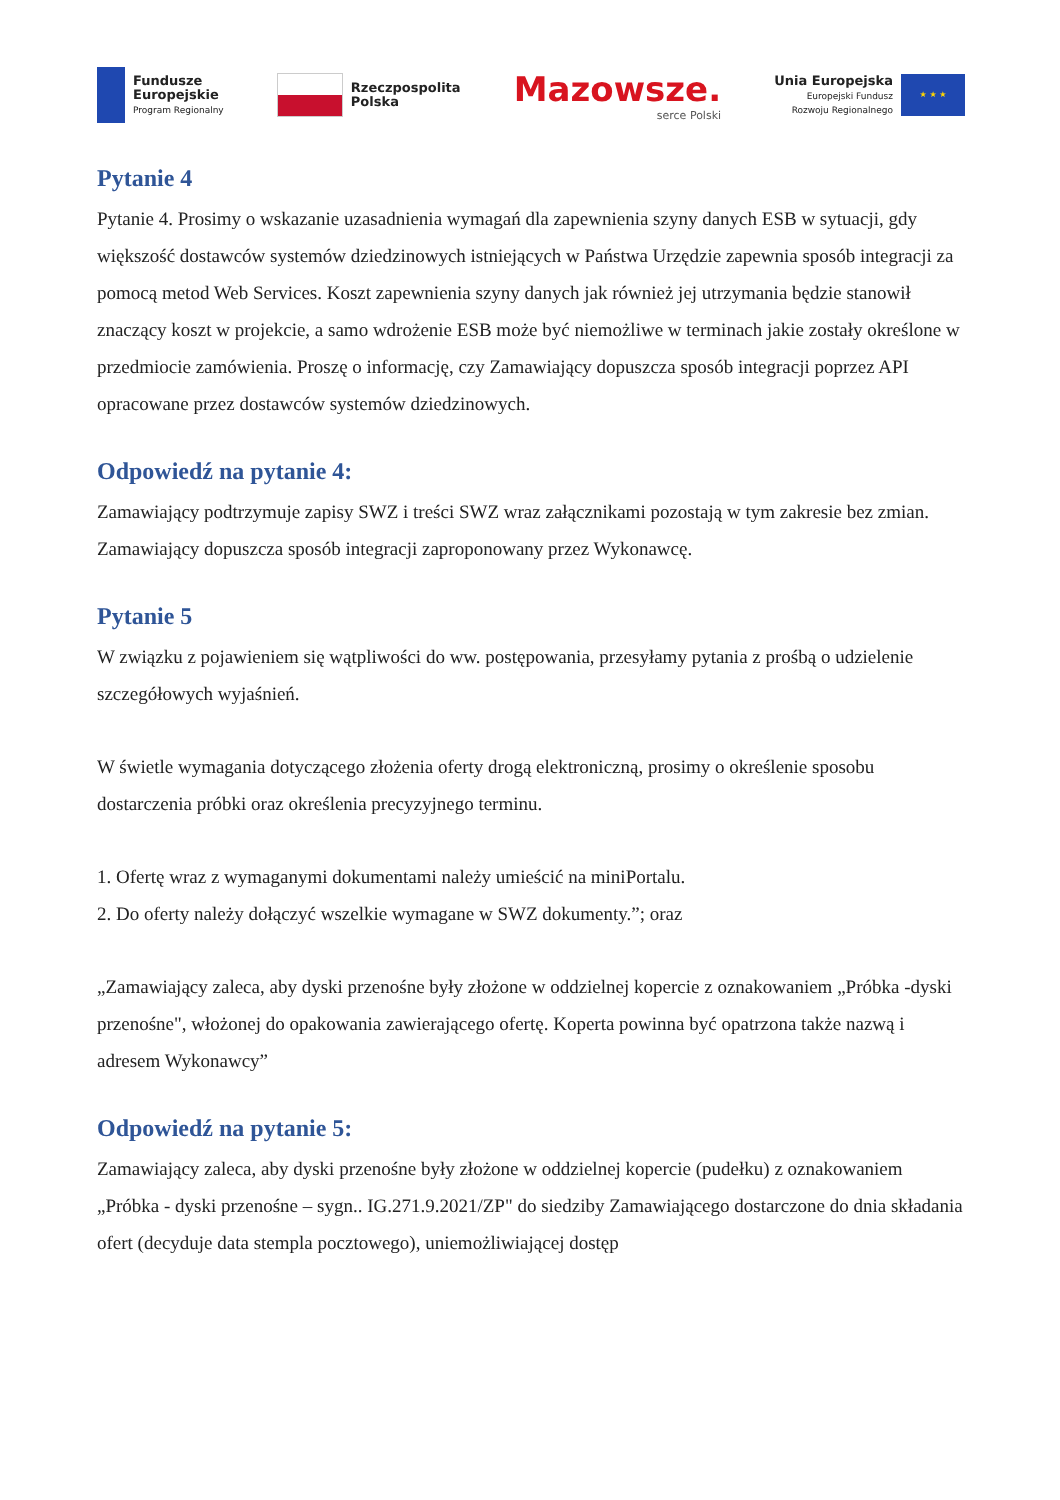Fundusze
Europejskie
Program Regionalny
Rzeczpospolita
Polska
Mazowsze.
serce Polski
Unia Europejska
Europejski Fundusz
Rozwoju Regionalnego
★ ★ ★
Pytanie 4
Pytanie 4. Prosimy o wskazanie uzasadnienia wymagań dla zapewnienia szyny danych ESB w sytuacji, gdy większość dostawców systemów dziedzinowych istniejących w Państwa Urzędzie zapewnia sposób integracji za pomocą metod Web Services. Koszt zapewnienia szyny danych jak również jej utrzymania będzie stanowił znaczący koszt w projekcie, a samo wdrożenie ESB może być niemożliwe w terminach jakie zostały określone w przedmiocie zamówienia. Proszę o informację, czy Zamawiający dopuszcza sposób integracji poprzez API opracowane przez dostawców systemów dziedzinowych.
Odpowiedź na pytanie 4:
Zamawiający podtrzymuje zapisy SWZ i treści SWZ wraz załącznikami pozostają w tym zakresie bez zmian. Zamawiający dopuszcza sposób integracji zaproponowany przez Wykonawcę.
Pytanie 5
W związku z pojawieniem się wątpliwości do ww. postępowania, przesyłamy pytania z prośbą o udzielenie szczegółowych wyjaśnień.
W świetle wymagania dotyczącego złożenia oferty drogą elektroniczną, prosimy o określenie sposobu dostarczenia próbki oraz określenia precyzyjnego terminu.
1. Ofertę wraz z wymaganymi dokumentami należy umieścić na miniPortalu.
2. Do oferty należy dołączyć wszelkie wymagane w SWZ dokumenty.”; oraz
„Zamawiający zaleca, aby dyski przenośne były złożone w oddzielnej kopercie z oznakowaniem „Próbka -dyski przenośne", włożonej do opakowania zawierającego ofertę. Koperta powinna być opatrzona także nazwą i adresem Wykonawcy”
Odpowiedź na pytanie 5:
Zamawiający zaleca, aby dyski przenośne były złożone w oddzielnej kopercie (pudełku) z oznakowaniem „Próbka - dyski przenośne – sygn.. IG.271.9.2021/ZP" do siedziby Zamawiającego dostarczone do dnia składania ofert (decyduje data stempla pocztowego), uniemożliwiającej dostęp